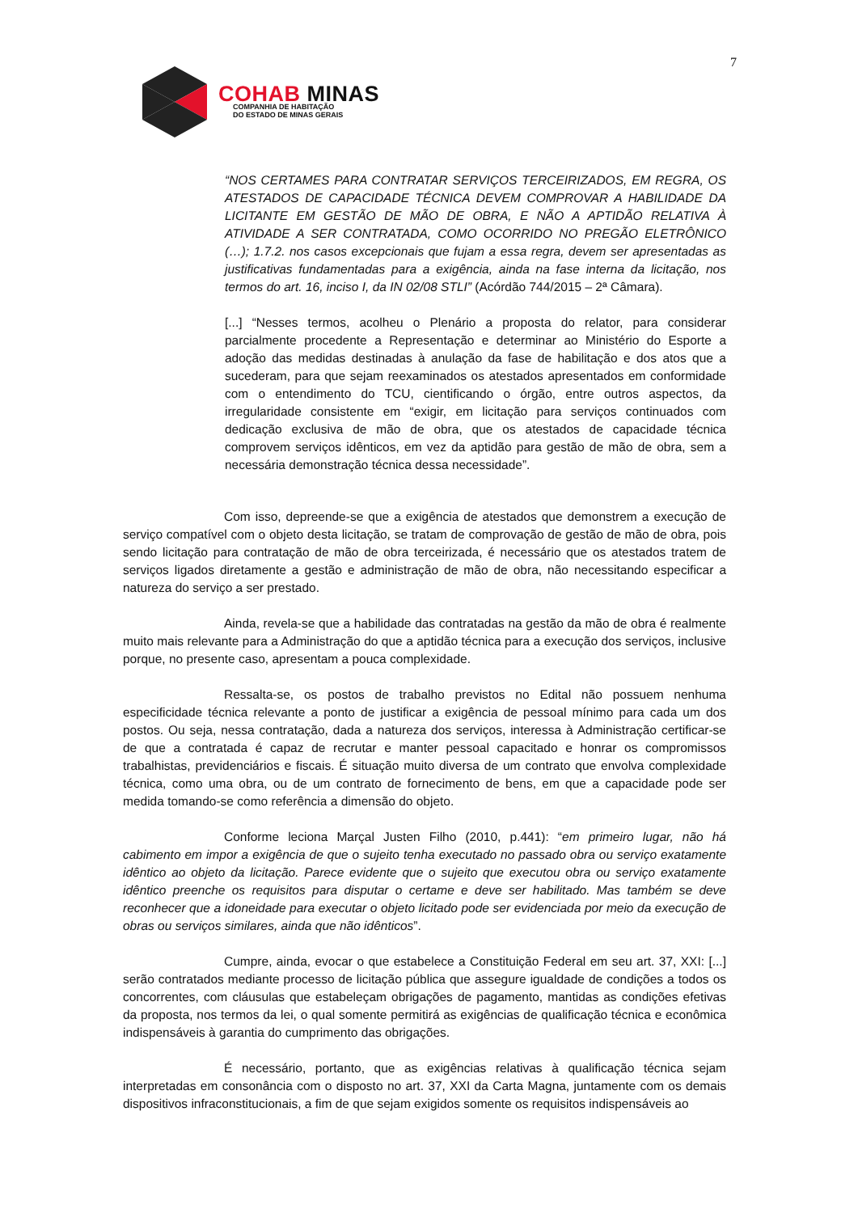7
COHAB MINAS
COMPANHIA DE HABITAÇÃO
DO ESTADO DE MINAS GERAIS
“NOS CERTAMES PARA CONTRATAR SERVIÇOS TERCEIRIZADOS, EM REGRA, OS ATESTADOS DE CAPACIDADE TÉCNICA DEVEM COMPROVAR A HABILIDADE DA LICITANTE EM GESTÃO DE MÃO DE OBRA, E NÃO A APTIDÃO RELATIVA À ATIVIDADE A SER CONTRATADA, COMO OCORRIDO NO PREGÃO ELETRÔNICO (…); 1.7.2. nos casos excepcionais que fujam a essa regra, devem ser apresentadas as justificativas fundamentadas para a exigência, ainda na fase interna da licitação, nos termos do art. 16, inciso I, da IN 02/08 STLI” (Acórdão 744/2015 – 2ª Câmara).
[...] “Nesses termos, acolheu o Plenário a proposta do relator, para considerar parcialmente procedente a Representação e determinar ao Ministério do Esporte a adoção das medidas destinadas à anulação da fase de habilitação e dos atos que a sucederam, para que sejam reexaminados os atestados apresentados em conformidade com o entendimento do TCU, cientificando o órgão, entre outros aspectos, da irregularidade consistente em “exigir, em licitação para serviços continuados com dedicação exclusiva de mão de obra, que os atestados de capacidade técnica comprovem serviços idênticos, em vez da aptidão para gestão de mão de obra, sem a necessária demonstração técnica dessa necessidade”.
Com isso, depreende-se que a exigência de atestados que demonstrem a execução de serviço compatível com o objeto desta licitação, se tratam de comprovação de gestão de mão de obra, pois sendo licitação para contratação de mão de obra terceirizada, é necessário que os atestados tratem de serviços ligados diretamente a gestão e administração de mão de obra, não necessitando especificar a natureza do serviço a ser prestado.
Ainda, revela-se que a habilidade das contratadas na gestão da mão de obra é realmente muito mais relevante para a Administração do que a aptidão técnica para a execução dos serviços, inclusive porque, no presente caso, apresentam a pouca complexidade.
Ressalta-se, os postos de trabalho previstos no Edital não possuem nenhuma especificidade técnica relevante a ponto de justificar a exigência de pessoal mínimo para cada um dos postos. Ou seja, nessa contratação, dada a natureza dos serviços, interessa à Administração certificar-se de que a contratada é capaz de recrutar e manter pessoal capacitado e honrar os compromissos trabalhistas, previdenciários e fiscais. É situação muito diversa de um contrato que envolva complexidade técnica, como uma obra, ou de um contrato de fornecimento de bens, em que a capacidade pode ser medida tomando-se como referência a dimensão do objeto.
Conforme leciona Marçal Justen Filho (2010, p.441): “em primeiro lugar, não há cabimento em impor a exigência de que o sujeito tenha executado no passado obra ou serviço exatamente idêntico ao objeto da licitação. Parece evidente que o sujeito que executou obra ou serviço exatamente idêntico preenche os requisitos para disputar o certame e deve ser habilitado. Mas também se deve reconhecer que a idoneidade para executar o objeto licitado pode ser evidenciada por meio da execução de obras ou serviços similares, ainda que não idênticos”.
Cumpre, ainda, evocar o que estabelece a Constituição Federal em seu art. 37, XXI: [...] serão contratados mediante processo de licitação pública que assegure igualdade de condições a todos os concorrentes, com cláusulas que estabeleçam obrigações de pagamento, mantidas as condições efetivas da proposta, nos termos da lei, o qual somente permitirá as exigências de qualificação técnica e econômica indispensáveis à garantia do cumprimento das obrigações.
É necessário, portanto, que as exigências relativas à qualificação técnica sejam interpretadas em consonância com o disposto no art. 37, XXI da Carta Magna, juntamente com os demais dispositivos infraconstitucionais, a fim de que sejam exigidos somente os requisitos indispensáveis ao